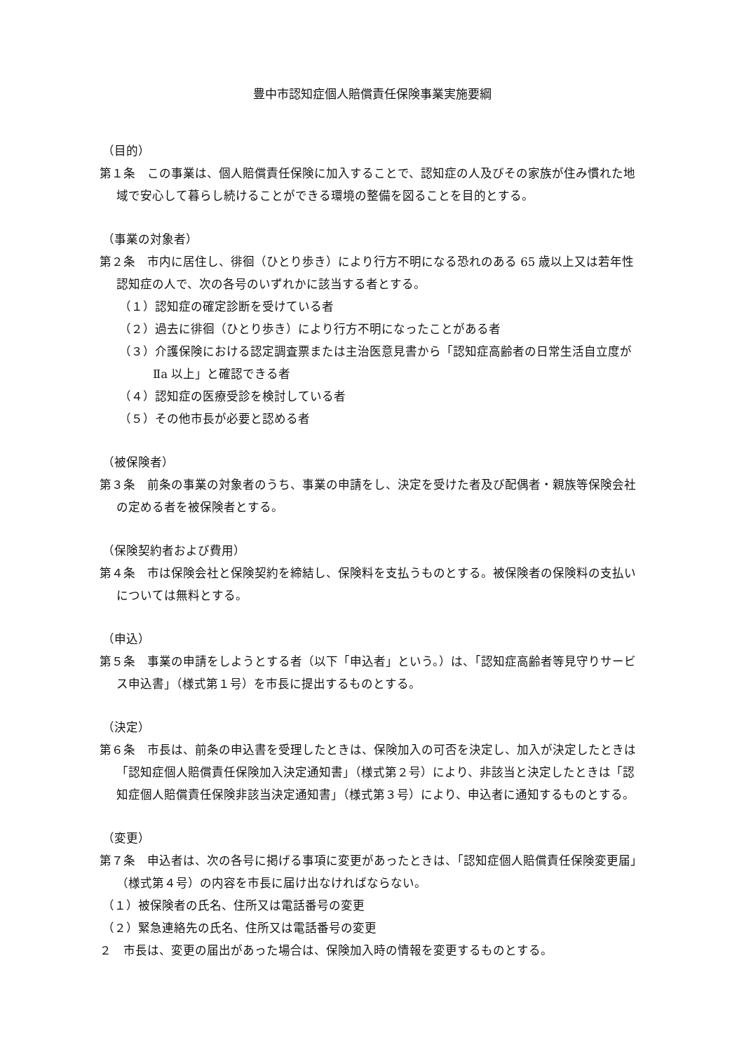豊中市認知症個人賠償責任保険事業実施要綱
（目的）
第１条　この事業は、個人賠償責任保険に加入することで、認知症の人及びその家族が住み慣れた地域で安心して暮らし続けることができる環境の整備を図ることを目的とする。
（事業の対象者）
第２条　市内に居住し、徘徊（ひとり歩き）により行方不明になる恐れのある 65 歳以上又は若年性認知症の人で、次の各号のいずれかに該当する者とする。
（１）認知症の確定診断を受けている者
（２）過去に徘徊（ひとり歩き）により行方不明になったことがある者
（３）介護保険における認定調査票または主治医意見書から「認知症高齢者の日常生活自立度がⅡa 以上」と確認できる者
（４）認知症の医療受診を検討している者
（５）その他市長が必要と認める者
（被保険者）
第３条　前条の事業の対象者のうち、事業の申請をし、決定を受けた者及び配偶者・親族等保険会社の定める者を被保険者とする。
（保険契約者および費用）
第４条　市は保険会社と保険契約を締結し、保険料を支払うものとする。被保険者の保険料の支払いについては無料とする。
（申込）
第５条　事業の申請をしようとする者（以下「申込者」という。）は、「認知症高齢者等見守りサービス申込書」（様式第１号）を市長に提出するものとする。
（決定）
第６条　市長は、前条の申込書を受理したときは、保険加入の可否を決定し、加入が決定したときは「認知症個人賠償責任保険加入決定通知書」（様式第２号）により、非該当と決定したときは「認知症個人賠償責任保険非該当決定通知書」（様式第３号）により、申込者に通知するものとする。
（変更）
第７条　申込者は、次の各号に掲げる事項に変更があったときは、「認知症個人賠償責任保険変更届」（様式第４号）の内容を市長に届け出なければならない。
（１）被保険者の氏名、住所又は電話番号の変更
（２）緊急連絡先の氏名、住所又は電話番号の変更
２　市長は、変更の届出があった場合は、保険加入時の情報を変更するものとする。